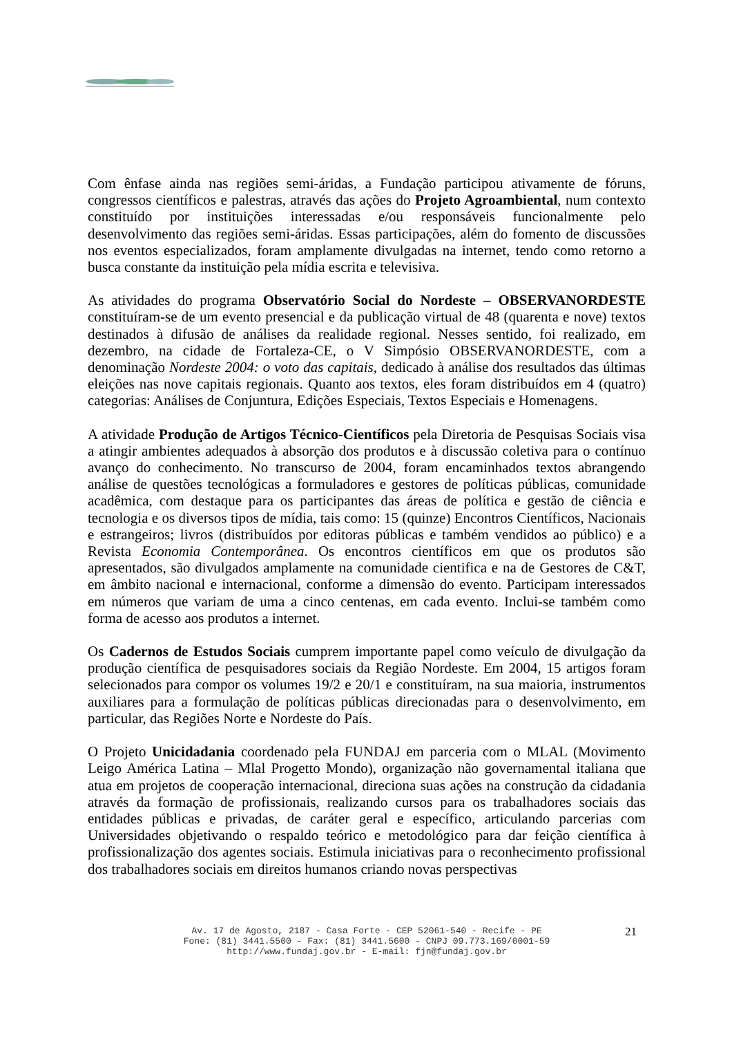Com ênfase ainda nas regiões semi-áridas, a Fundação participou ativamente de fóruns, congressos científicos e palestras, através das ações do Projeto Agroambiental, num contexto constituído por instituições interessadas e/ou responsáveis funcionalmente pelo desenvolvimento das regiões semi-áridas. Essas participações, além do fomento de discussões nos eventos especializados, foram amplamente divulgadas na internet, tendo como retorno a busca constante da instituição pela mídia escrita e televisiva.
As atividades do programa Observatório Social do Nordeste – OBSERVANORDESTE constituíram-se de um evento presencial e da publicação virtual de 48 (quarenta e nove) textos destinados à difusão de análises da realidade regional. Nesses sentido, foi realizado, em dezembro, na cidade de Fortaleza-CE, o V Simpósio OBSERVANORDESTE, com a denominação Nordeste 2004: o voto das capitais, dedicado à análise dos resultados das últimas eleições nas nove capitais regionais. Quanto aos textos, eles foram distribuídos em 4 (quatro) categorias: Análises de Conjuntura, Edições Especiais, Textos Especiais e Homenagens.
A atividade Produção de Artigos Técnico-Científicos pela Diretoria de Pesquisas Sociais visa a atingir ambientes adequados à absorção dos produtos e à discussão coletiva para o contínuo avanço do conhecimento. No transcurso de 2004, foram encaminhados textos abrangendo análise de questões tecnológicas a formuladores e gestores de políticas públicas, comunidade acadêmica, com destaque para os participantes das áreas de política e gestão de ciência e tecnologia e os diversos tipos de mídia, tais como: 15 (quinze) Encontros Científicos, Nacionais e estrangeiros; livros (distribuídos por editoras públicas e também vendidos ao público) e a Revista Economia Contemporânea. Os encontros científicos em que os produtos são apresentados, são divulgados amplamente na comunidade cientifica e na de Gestores de C&T, em âmbito nacional e internacional, conforme a dimensão do evento. Participam interessados em números que variam de uma a cinco centenas, em cada evento. Inclui-se também como forma de acesso aos produtos a internet.
Os Cadernos de Estudos Sociais cumprem importante papel como veículo de divulgação da produção científica de pesquisadores sociais da Região Nordeste. Em 2004, 15 artigos foram selecionados para compor os volumes 19/2 e 20/1 e constituíram, na sua maioria, instrumentos auxiliares para a formulação de políticas públicas direcionadas para o desenvolvimento, em particular, das Regiões Norte e Nordeste do País.
O Projeto Unicidadania coordenado pela FUNDAJ em parceria com o MLAL (Movimento Leigo América Latina – Mlal Progetto Mondo), organização não governamental italiana que atua em projetos de cooperação internacional, direciona suas ações na construção da cidadania através da formação de profissionais, realizando cursos para os trabalhadores sociais das entidades públicas e privadas, de caráter geral e específico, articulando parcerias com Universidades objetivando o respaldo teórico e metodológico para dar feição científica à profissionalização dos agentes sociais. Estimula iniciativas para o reconhecimento profissional dos trabalhadores sociais em direitos humanos criando novas perspectivas
Av. 17 de Agosto, 2187 - Casa Forte - CEP 52061-540 - Recife - PE
Fone: (81) 3441.5500 - Fax: (81) 3441.5600 - CNPJ 09.773.169/0001-59
http://www.fundaj.gov.br - E-mail: fjn@fundaj.gov.br
21